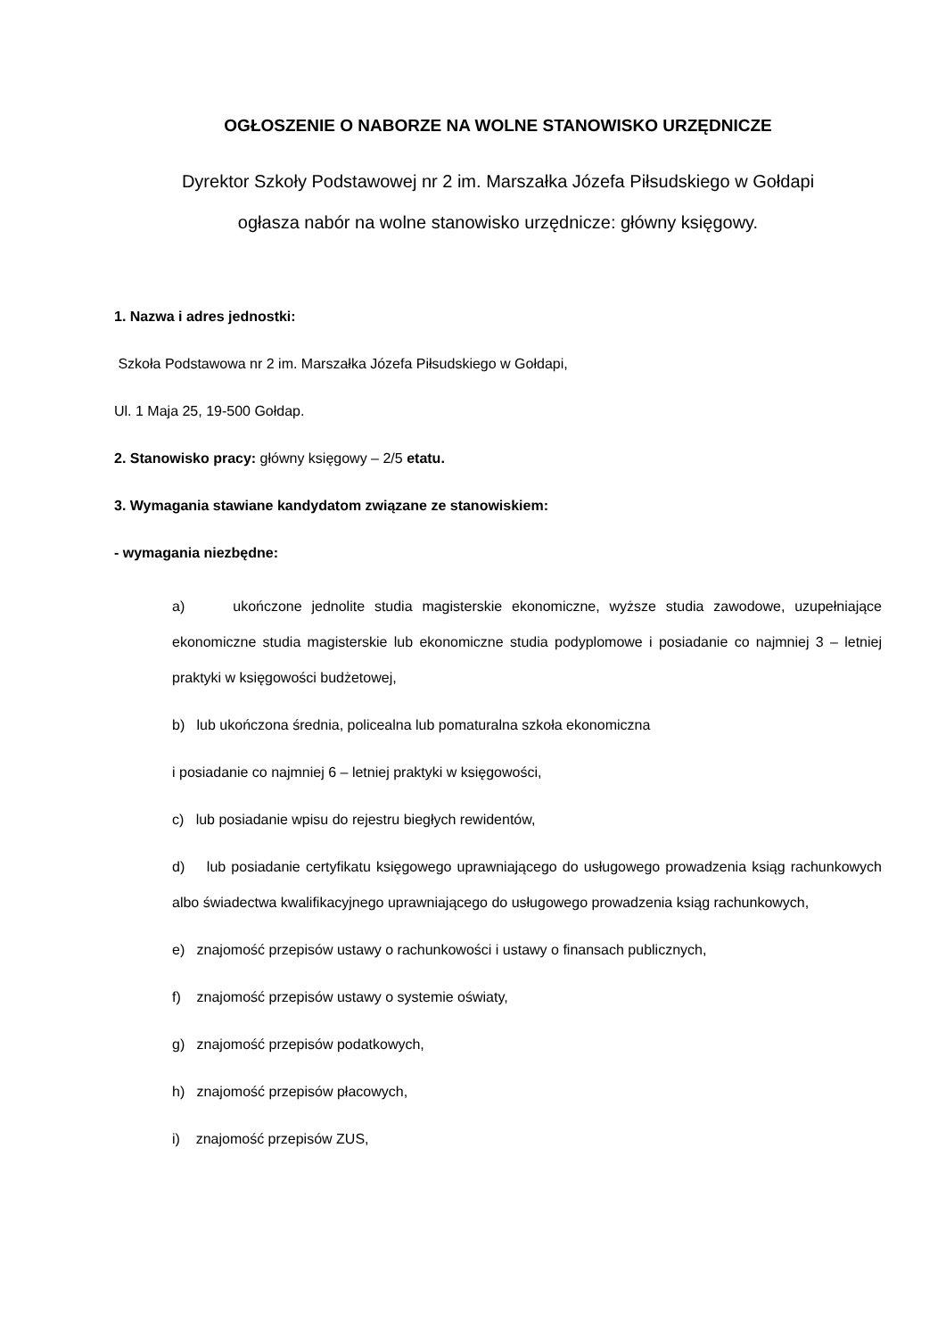OGŁOSZENIE O NABORZE NA WOLNE STANOWISKO URZĘDNICZE
Dyrektor Szkoły Podstawowej nr 2 im. Marszałka Józefa Piłsudskiego w Gołdapi
ogłasza nabór na wolne stanowisko urzędnicze: główny księgowy.
1. Nazwa i adres jednostki:
Szkoła Podstawowa nr 2 im. Marszałka Józefa Piłsudskiego w Gołdapi,
Ul. 1 Maja 25, 19-500 Gołdap.
2. Stanowisko pracy: główny księgowy – 2/5 etatu.
3. Wymagania stawiane kandydatom związane ze stanowiskiem:
- wymagania niezbędne:
a) ukończone jednolite studia magisterskie ekonomiczne, wyższe studia zawodowe, uzupełniające ekonomiczne studia magisterskie lub ekonomiczne studia podyplomowe i posiadanie co najmniej 3 – letniej praktyki w księgowości budżetowej,
b) lub ukończona średnia, policealna lub pomaturalna szkoła ekonomiczna
i posiadanie co najmniej 6 – letniej praktyki w księgowości,
c) lub posiadanie wpisu do rejestru biegłych rewidentów,
d) lub posiadanie certyfikatu księgowego uprawniającego do usługowego prowadzenia ksiąg rachunkowych albo świadectwa kwalifikacyjnego uprawniającego do usługowego prowadzenia ksiąg rachunkowych,
e) znajomość przepisów ustawy o rachunkowości i ustawy o finansach publicznych,
f) znajomość przepisów ustawy o systemie oświaty,
g) znajomość przepisów podatkowych,
h) znajomość przepisów płacowych,
i) znajomość przepisów ZUS,